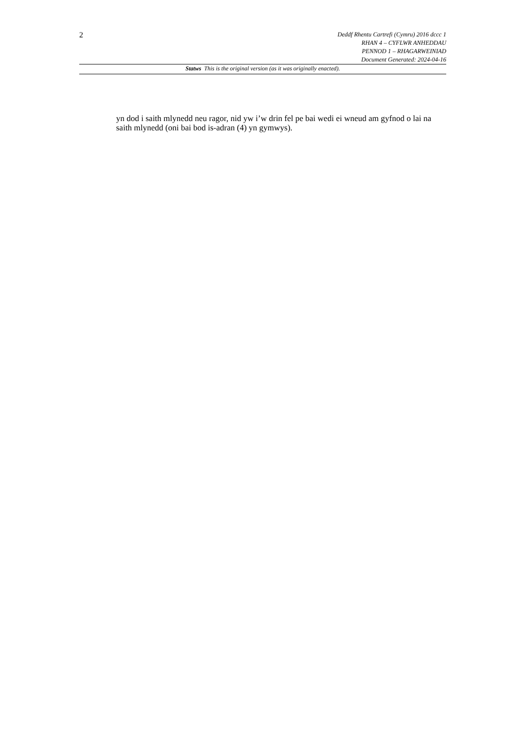2
Deddf Rhentu Cartrefi (Cymru) 2016 dccc 1
RHAN 4 – CYFLWR ANHEDDAU
PENNOD 1 – RHAGARWEINIAD
Document Generated: 2024-04-16
Statws This is the original version (as it was originally enacted).
yn dod i saith mlynedd neu ragor, nid yw i’w drin fel pe bai wedi ei wneud am gyfnod o lai na saith mlynedd (oni bai bod is-adran (4) yn gymwys).